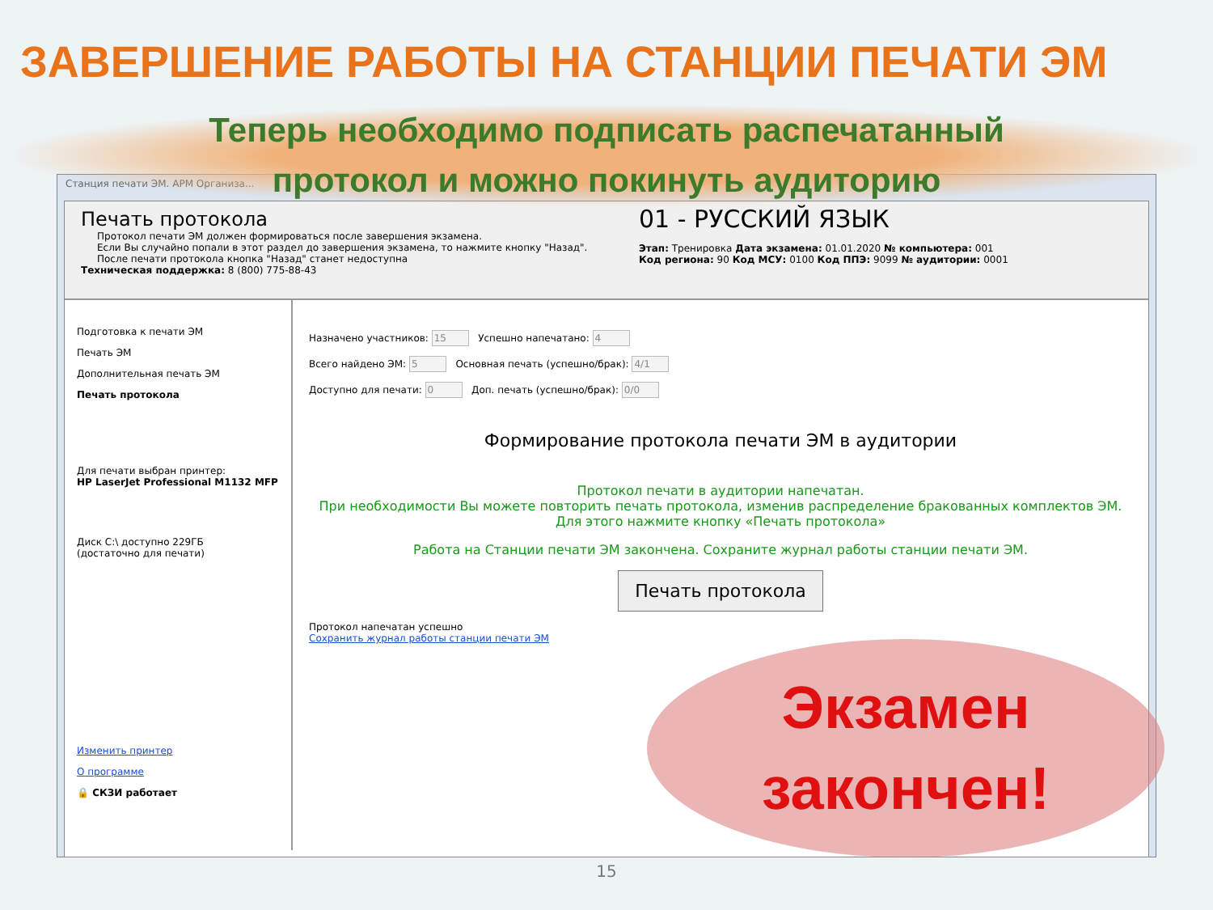ЗАВЕРШЕНИЕ РАБОТЫ НА СТАНЦИИ ПЕЧАТИ ЭМ
Теперь необходимо подписать распечатанный
протокол и можно покинуть аудиторию
Станция печати ЭМ. АРМ Организа...
Печать протокола
Протокол печати ЭМ должен формироваться после завершения экзамена.
Если Вы случайно попали в этот раздел до завершения экзамена, то нажмите кнопку "Назад".
После печати протокола кнопка "Назад" станет недоступна
Техническая поддержка: 8 (800) 775-88-43
01 - РУССКИЙ ЯЗЫК
Этап: Тренировка Дата экзамена: 01.01.2020 № компьютера: 001
Код региона: 90 Код МСУ: 0100 Код ППЭ: 9099 № аудитории: 0001
Подготовка к печати ЭМ
Печать ЭМ
Дополнительная печать ЭМ
Печать протокола
Для печати выбран принтер:
HP LaserJet Professional M1132 MFP
Диск C:\ доступно 229ГБ
(достаточно для печати)
Изменить принтер
О программе
🔒 СКЗИ работает
Назначено участников: 15 Успешно напечатано: 4
Всего найдено ЭМ: 5 Основная печать (успешно/брак): 4/1
Доступно для печати: 0 Доп. печать (успешно/брак): 0/0
Формирование протокола печати ЭМ в аудитории
Протокол печати в аудитории напечатан.
При необходимости Вы можете повторить печать протокола, изменив распределение бракованных комплектов ЭМ. Для этого нажмите кнопку «Печать протокола»
Работа на Станции печати ЭМ закончена. Сохраните журнал работы станции печати ЭМ.
Печать протокола
Протокол напечатан успешно
Сохранить журнал работы станции печати ЭМ
Экзамен
закончен!
15